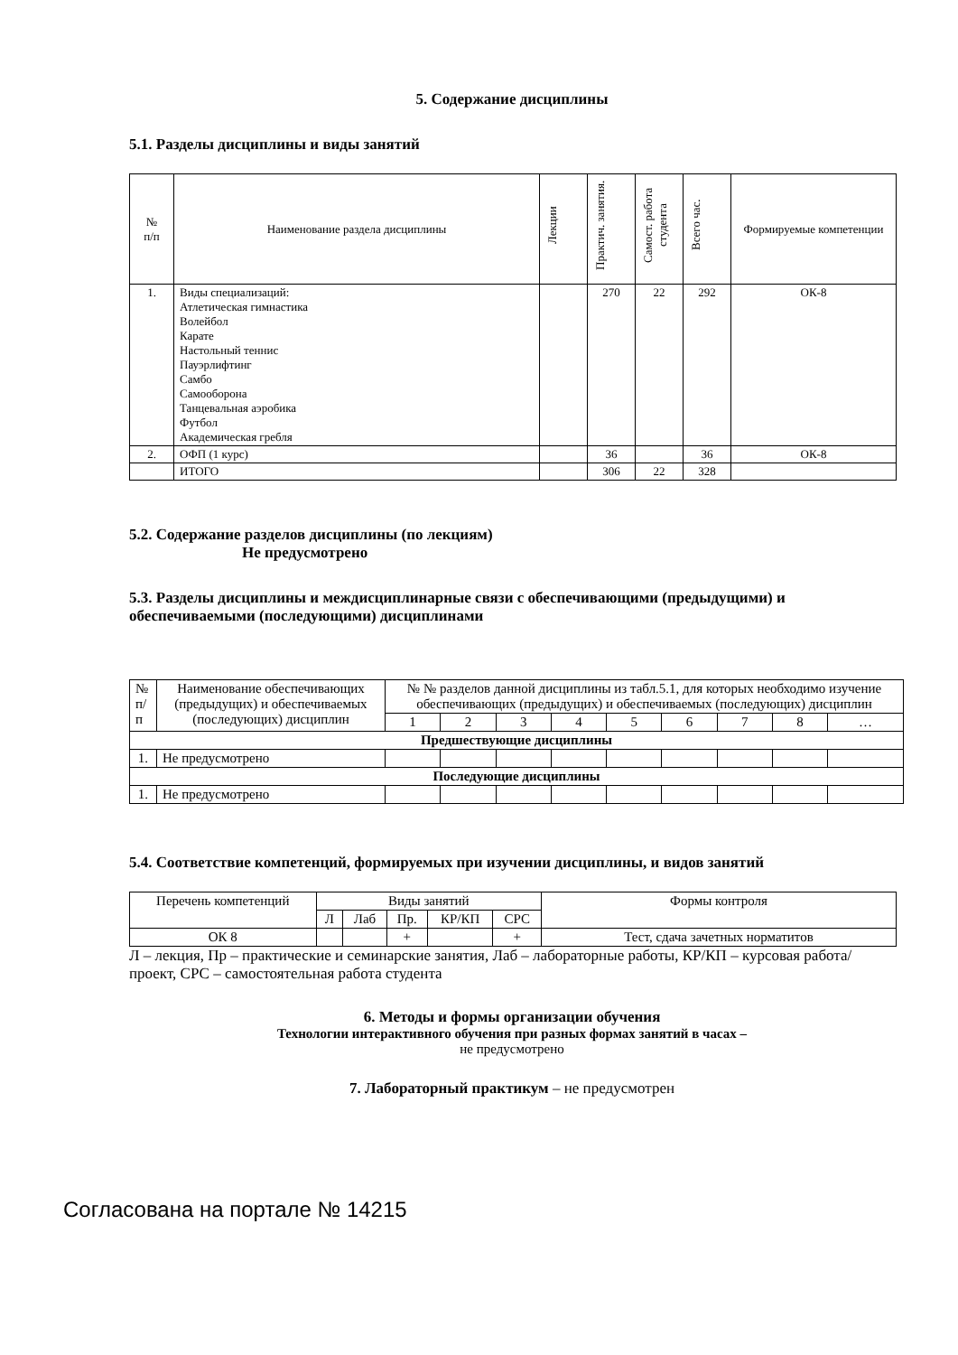5. Содержание дисциплины
5.1. Разделы дисциплины и виды занятий
| № п/п | Наименование раздела дисциплины | Лекции | Практич. занятия. | Самост. работа студента | Всего час. | Формируемые компетенции |
| --- | --- | --- | --- | --- | --- | --- |
| 1. | Виды специализаций: Атлетическая гимнастика Волейбол Карате Настольный теннис Пауэрлифтинг Самбо Самооборона Танцевальная аэробика Футбол Академическая гребля | | 270 | 22 | 292 | ОК-8 |
| 2. | ОФП (1 курс) | | 36 | | 36 | ОК-8 |
| | ИТОГО | | 306 | 22 | 328 | |
5.2. Содержание разделов дисциплины (по лекциям)
Не предусмотрено
5.3. Разделы дисциплины и междисциплинарные связи с обеспечивающими (предыдущими) и обеспечиваемыми (последующими) дисциплинами
| № п/п | Наименование обеспечивающих (предыдущих) и обеспечиваемых (последующих) дисциплин | № № разделов данной дисциплины из табл.5.1, для которых необходимо изучение обеспечивающих (предыдущих) и обеспечиваемых (последующих) дисциплин | | | | | | | | |
| | | 1 | 2 | 3 | 4 | 5 | 6 | 7 | 8 | … |
| Предшествующие дисциплины | | | | | | | | | | |
| 1. | Не предусмотрено | | | | | | | | | |
| Последующие дисциплины | | | | | | | | | | |
| 1. | Не предусмотрено | | | | | | | | | |
5.4. Соответствие компетенций, формируемых при изучении дисциплины, и видов занятий
| Перечень компетенций | Виды занятий | | | | | Формы контроля |
| | Л | Лаб | Пр. | КР/КП | СРС | |
| ОК 8 | | | + | | + | Тест, сдача зачетных норматитов |
Л – лекция, Пр – практические и семинарские занятия, Лаб – лабораторные работы, КР/КП – курсовая работа/проект, СРС – самостоятельная работа студента
6. Методы и формы организации обучения
Технологии интерактивного обучения при разных формах занятий в часах –
не предусмотрено
7. Лабораторный практикум – не предусмотрен
Согласована на портале № 14215